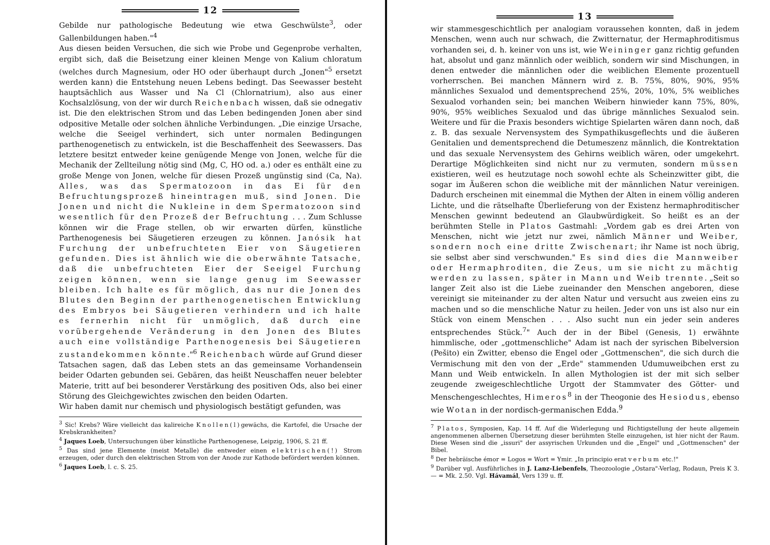12
Gebilde nur pathologische Bedeutung wie etwa Geschwülste<sup>3</sup>, oder Gallenbildungen haben."<sup>4</sup>
Aus diesen beiden Versuchen, die sich wie Probe und Gegenprobe verhalten, ergibt sich, daß die Beisetzung einer kleinen Menge von Kalium chloratum (welches durch Magnesium, oder HO oder überhaupt durch „Jonen"<sup>5</sup> ersetzt werden kann) die Entstehung neuen Lebens bedingt. Das Seewasser besteht hauptsächlich aus Wasser und Na Cl (Chlornatrium), also aus einer Kochsalzlösung, von der wir durch Reichenbach wissen, daß sie odnegativ ist. Die den elektrischen Strom und das Leben bedingenden Jonen aber sind odpositive Metalle oder solchen ähnliche Verbindungen. „Die einzige Ursache, welche die Seeigel verhindert, sich unter normalen Bedingungen parthenogenetisch zu entwickeln, ist die Beschaffenheit des Seewassers. Das letztere besitzt entweder keine genügende Menge von Jonen, welche für die Mechanik der Zellteilung nötig sind (Mg, C, HO od. a.) oder es enthält eine zu große Menge von Jonen, welche für diesen Prozeß ungünstig sind (Ca, Na). Alles, was das Spermatozoon in das Ei für den Befruchtungsprozeß hineintragen muß, sind Jonen. Die Jonen und nicht die Nukleine in dem Spermatozoon sind wesentlich für den Prozeß der Befruchtung . . . Zum Schlusse können wir die Frage stellen, ob wir erwarten dürfen, künstliche Parthenogenesis bei Säugetieren erzeugen zu können. Janósik hat Furchung der unbefruchteten Eier von Säugetieren gefunden. Dies ist ähnlich wie die oberwähnte Tatsache, daß die unbefruchteten Eier der Seeigel Furchung zeigen können, wenn sie lange genug im Seewasser bleiben. Ich halte es für möglich, das nur die Jonen des Blutes den Beginn der parthenogenetischen Entwicklung des Embryos bei Säugetieren verhindern und ich halte es fernerhin nicht für unmöglich, daß durch eine vorübergehende Veränderung in den Jonen des Blutes auch eine vollständige Parthenogenesis bei Säugetieren zustandekommen könnte."<sup>6</sup> Reichenbach würde auf Grund dieser Tatsachen sagen, daß das Leben stets an das gemeinsame Vorhandensein beider Odarten gebunden sei. Gebären, das heißt Neuschaffen neuer belebter Materie, tritt auf bei besonderer Verstärkung des positiven Ods, also bei einer Störung des Gleichgewichtes zwischen den beiden Odarten.
Wir haben damit nur chemisch und physiologisch bestätigt gefunden, was
<sup>3</sup> Sic! Krebs? Wäre vielleicht das kalireiche Knollen(l) gewächs, die Kartofel, die Ursache der Krebskrankheiten?
<sup>4</sup> Jaques Loeb, Untersuchungen über künstliche Parthenogenese, Leipzig, 1906, S. 21 ff.
<sup>5</sup> Das sind jene Elemente (meist Metalle) die entweder einen elektrischen(!) Strom erzeugen, oder durch den elektrischen Strom von der Anode zur Kathode befördert werden können.
<sup>6</sup> Jaques Loeb, l. c. S. 25.
13
wir stammesgeschichtlich per analogiam voraussehen konnten, daß in jedem Menschen, wenn auch nur schwach, die Zwitternatur, der Hermaphroditismus vorhanden sei, d. h. keiner von uns ist, wie Weininger ganz richtig gefunden hat, absolut und ganz männlich oder weiblich, sondern wir sind Mischungen, in denen entweder die männlichen oder die weiblichen Elemente prozentuell vorherrschen. Bei manchen Männern wird z. B. 75%, 80%, 90%, 95% männliches Sexualod und dementsprechend 25%, 20%, 10%, 5% weibliches Sexualod vorhanden sein; bei manchen Weibern hinwieder kann 75%, 80%, 90%, 95% weibliches Sexualod und das übrige männliches Sexualod sein. Weitere und für die Praxis besonders wichtige Spielarten wären dann noch, daß z. B. das sexuale Nervensystem des Sympathikusgeflechts und die äußeren Genitalien und dementsprechend die Detumeszenz männlich, die Kontrektation und das sexuale Nervensystem des Gehirns weiblich wären, oder umgekehrt. Derartige Möglichkeiten sind nicht nur zu vermuten, sondern müssen existieren, weil es heutzutage noch sowohl echte als Scheinzwitter gibt, die sogar im Äußeren schon die weibliche mit der männlichen Natur vereinigen. Dadurch erscheinen mit einemmal die Mythen der Alten in einem völlig anderen Lichte, und die rätselhafte Überlieferung von der Existenz hermaphroditischer Menschen gewinnt bedeutend an Glaubwürdigkeit. So heißt es an der berühmten Stelle in Platos Gastmahl: „Vordem gab es drei Arten von Menschen, nicht wie jetzt nur zwei, nämlich Männer und Weiber, sondern noch eine dritte Zwischenart; ihr Name ist noch übrig, sie selbst aber sind verschwunden." Es sind dies die Mannweiber oder Hermaphroditen, die Zeus, um sie nicht zu mächtig werden zu lassen, später in Mann und Weib trennte. „Seit so langer Zeit also ist die Liebe zueinander den Menschen angeboren, diese vereinigt sie miteinander zu der alten Natur und versucht aus zweien eins zu machen und so die menschliche Natur zu heilen. Jeder von uns ist also nur ein Stück von einem Menschen . . . Also sucht nun ein jeder sein anderes entsprechendes Stück.<sup>7</sup>" Auch der in der Bibel (Genesis, 1) erwähnte himmlische, oder „gottmenschliche" Adam ist nach der syrischen Bibelversion (Pešito) ein Zwitter, ebenso die Engel oder „Gottmenschen", die sich durch die Vermischung mit den von der „Erde" stammenden Udumuweibchen erst zu Mann und Weib entwickeln. In allen Mythologien ist der mit sich selber zeugende zweigeschlechtliche Urgott der Stammvater des Götter- und Menschengeschlechtes, Himeros<sup>8</sup> in der Theogonie des Hesiodus, ebenso wie Wotan in der nordisch-germanischen Edda.<sup>9</sup>
<sup>7</sup> Platos, Symposien, Kap. 14 ff. Auf die Widerlegung und Richtigstellung der heute allgemein angenommenen albernen Übersetzung dieser berühmten Stelle einzugehen, ist hier nicht der Raum. Diese Wesen sind die „issuri" der assyrischen Urkunden und die „Engel" und „Gottmenschen" der Bibel.
<sup>8</sup> Der hebräische émor = Logos = Wort = Ymir. „In principio erat verbum etc.!"
<sup>9</sup> Darüber vgl. Ausführliches in J. Lanz-Liebenfels, Theozoologie „Ostara"-Verlag, Rodaun, Preis K 3.— = Mk. 2.50. Vgl. Hávamál, Vers 139 u. ff.